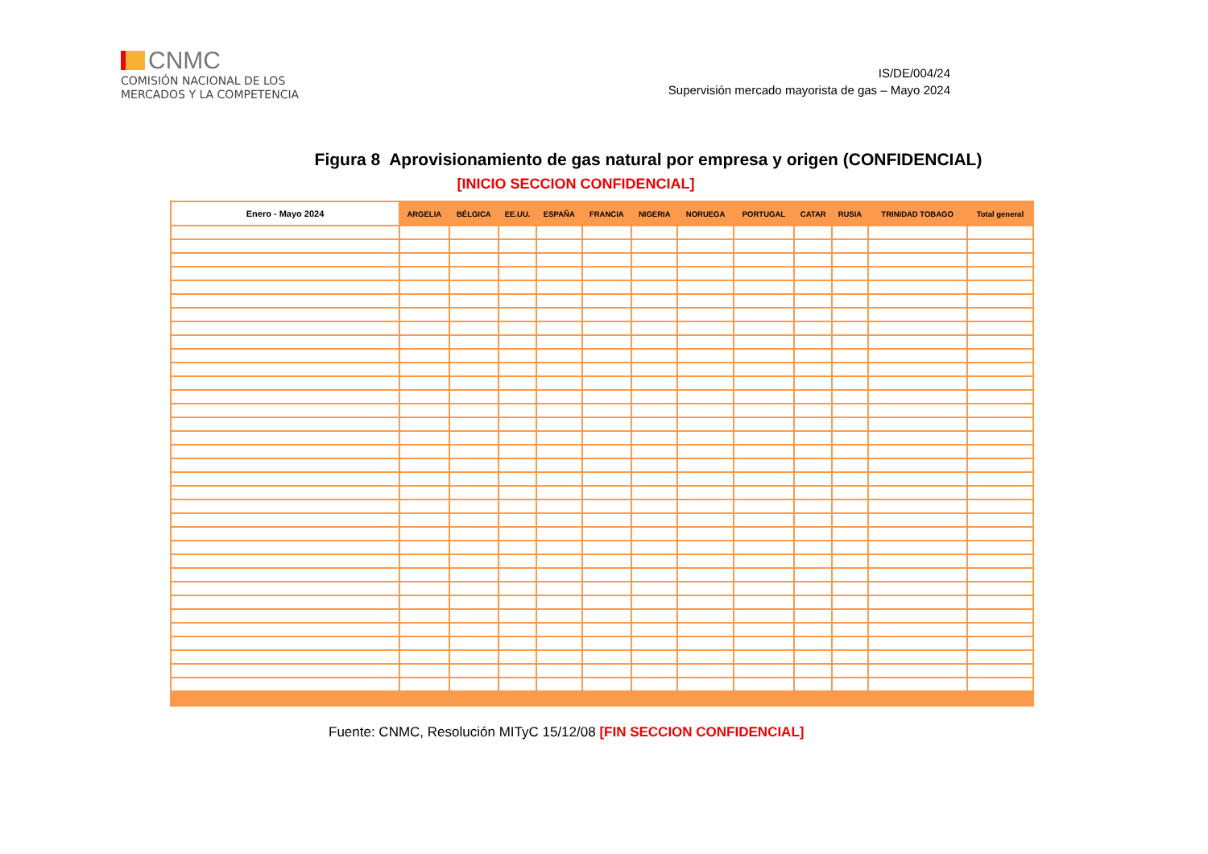CNMC
COMISIÓN NACIONAL DE LOS
MERCADOS Y LA COMPETENCIA
IS/DE/004/24
Supervisión mercado mayorista de gas – Mayo 2024
Figura 8 Aprovisionamiento de gas natural por empresa y origen (CONFIDENCIAL)
[INICIO SECCION CONFIDENCIAL]
| Enero - Mayo 2024 | ARGELIA | BÉLGICA | EE.UU. | ESPAÑA | FRANCIA | NIGERIA | NORUEGA | PORTUGAL | CATAR | RUSIA | TRINIDAD TOBAGO | Total general |
| --- | --- | --- | --- | --- | --- | --- | --- | --- | --- | --- | --- | --- |
Fuente: CNMC, Resolución MITyC 15/12/08 [FIN SECCION CONFIDENCIAL]